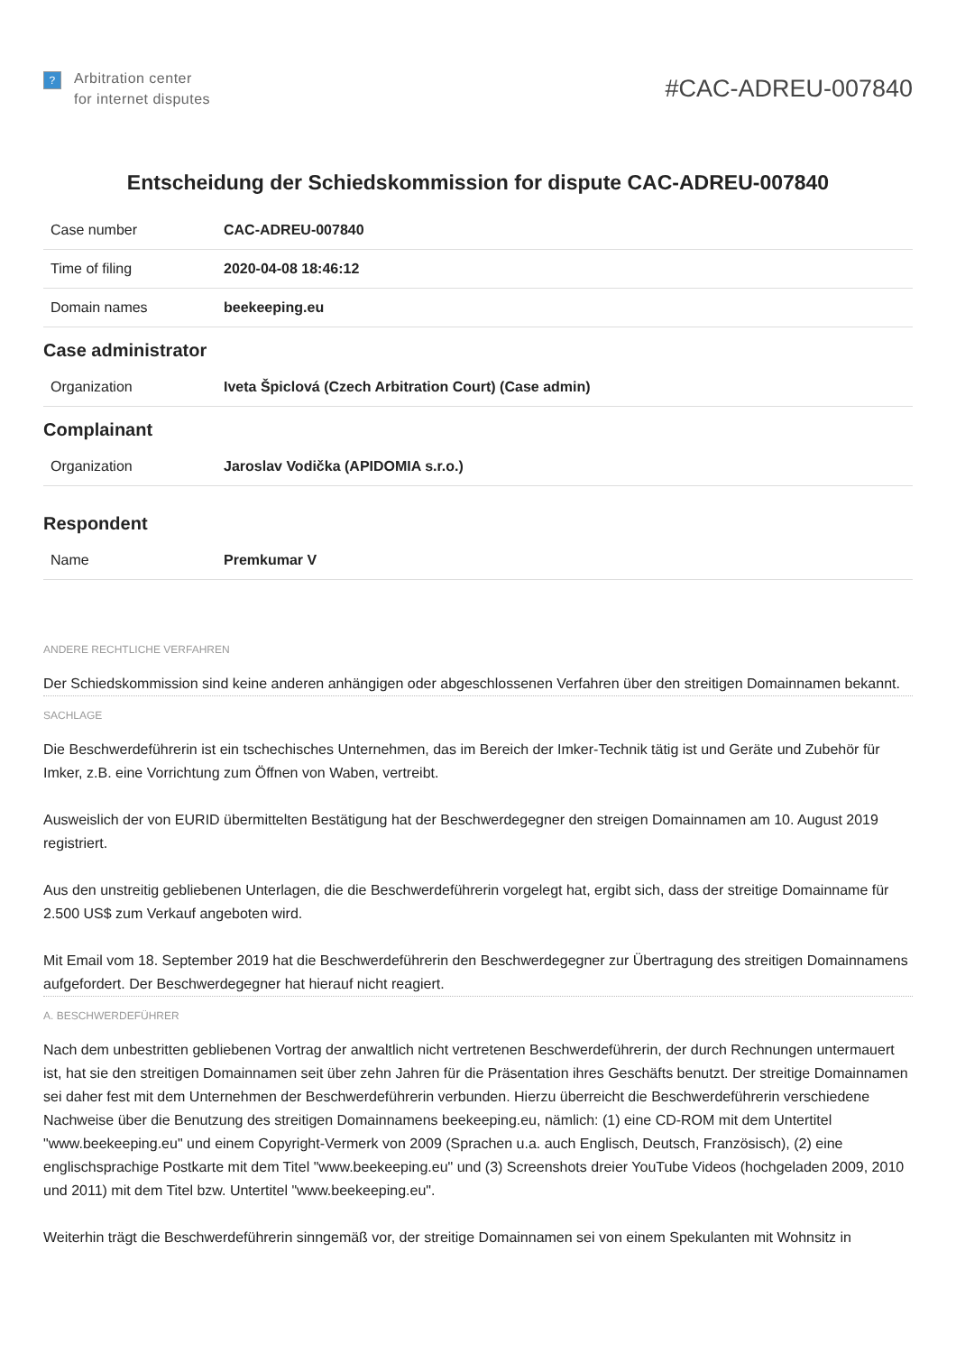?
Arbitration center
for internet disputes
#CAC-ADREU-007840
Entscheidung der Schiedskommission for dispute CAC-ADREU-007840
| Case number | CAC-ADREU-007840 |
| Time of filing | 2020-04-08 18:46:12 |
| Domain names | beekeeping.eu |
Case administrator
| Organization | Iveta Špiclová (Czech Arbitration Court) (Case admin) |
Complainant
| Organization | Jaroslav Vodička (APIDOMIA s.r.o.) |
Respondent
| Name | Premkumar V |
ANDERE RECHTLICHE VERFAHREN
Der Schiedskommission sind keine anderen anhängigen oder abgeschlossenen Verfahren über den streitigen Domainnamen bekannt.
SACHLAGE
Die Beschwerdeführerin ist ein tschechisches Unternehmen, das im Bereich der Imker-Technik tätig ist und Geräte und Zubehör für Imker, z.B. eine Vorrichtung zum Öffnen von Waben, vertreibt.
Ausweislich der von EURID übermittelten Bestätigung hat der Beschwerdegegner den streigen Domainnamen am 10. August 2019 registriert.
Aus den unstreitig gebliebenen Unterlagen, die die Beschwerdeführerin vorgelegt hat, ergibt sich, dass der streitige Domainname für 2.500 US$ zum Verkauf angeboten wird.
Mit Email vom 18. September 2019 hat die Beschwerdeführerin den Beschwerdegegner zur Übertragung des streitigen Domainnamens aufgefordert. Der Beschwerdegegner hat hierauf nicht reagiert.
A. BESCHWERDEFÜHRER
Nach dem unbestritten gebliebenen Vortrag der anwaltlich nicht vertretenen Beschwerdeführerin, der durch Rechnungen untermauert ist, hat sie den streitigen Domainnamen seit über zehn Jahren für die Präsentation ihres Geschäfts benutzt. Der streitige Domainnamen sei daher fest mit dem Unternehmen der Beschwerdeführerin verbunden. Hierzu überreicht die Beschwerdeführerin verschiedene Nachweise über die Benutzung des streitigen Domainnamens beekeeping.eu, nämlich: (1) eine CD-ROM mit dem Untertitel "www.beekeeping.eu" und einem Copyright-Vermerk von 2009 (Sprachen u.a. auch Englisch, Deutsch, Französisch), (2) eine englischsprachige Postkarte mit dem Titel "www.beekeeping.eu" und (3) Screenshots dreier YouTube Videos (hochgeladen 2009, 2010 und 2011) mit dem Titel bzw. Untertitel "www.beekeeping.eu".
Weiterhin trägt die Beschwerdeführerin sinngemäß vor, der streitige Domainnamen sei von einem Spekulanten mit Wohnsitz in